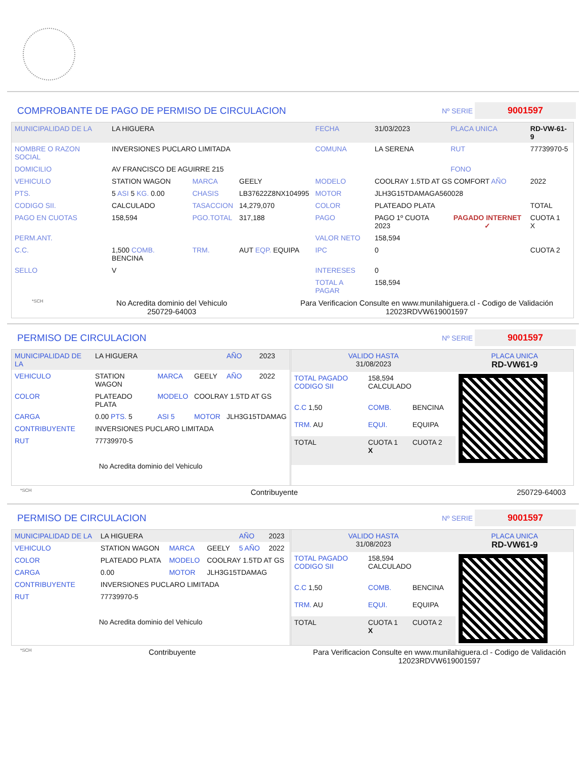COMPROBANTE DE PAGO DE PERMISO DE CIRCULACION Nº SERIE 9001597
| MUNICIPALIDAD DE LA | LA HIGUERA | | | FECHA | 31/03/2023 | PLACA UNICA | RD-VW-61-9 |
| NOMBRE O RAZON SOCIAL | INVERSIONES PUCLARO LIMITADA | | | COMUNA | LA SERENA | RUT | 77739970-5 |
| DOMICILIO | AV FRANCISCO DE AGUIRRE 215 | | | | | FONO | |
| VEHICULO | STATION WAGON | MARCA | GEELY | MODELO | COOLRAY 1.5TD AT GS COMFORT AÑO | | 2022 |
| PTS. | 5 ASI 5 KG. 0.00 | CHASIS | LB37622Z8NX104995 | MOTOR | JLH3G15TDAMAGA560028 | | |
| CODIGO SII. | CALCULADO | TASACCION | 14,279,070 | COLOR | PLATEADO PLATA | | TOTAL |
| PAGO EN CUOTAS | 158,594 | PGO.TOTAL | 317,188 | PAGO | PAGO 1º CUOTA 2023 | PAGADO INTERNET ✓ | CUOTA 1 X |
| PERM.ANT. | | | | VALOR NETO | 158,594 | | |
| C.C. | 1,500 COMB. BENCINA | TRM. | AUT EQP. EQUIPA | IPC | 0 | | CUOTA 2 |
| SELLO | V | | | INTERESES | 0 | | |
| | | | | TOTAL A PAGAR | 158,594 | | |
*SCH No Acredita dominio del Vehiculo
250729-64003 Para Verificacion Consulte en www.munilahiguera.cl - Codigo de Validación
12023RDVW619001597
PERMISO DE CIRCULACION Nº SERIE 9001597
| MUNICIPALIDAD DE LA | LA HIGUERA | | | AÑO | 2023 |
| VEHICULO | STATION WAGON | MARCA | GEELY | AÑO | 2022 |
| COLOR | PLATEADO PLATA | MODELO | COOLRAY 1.5TD AT GS | | |
| CARGA | 0.00 PTS. 5 | ASI 5 | MOTOR | JLH3G15TDAMAG | |
| CONTRIBUYENTE | INVERSIONES PUCLARO LIMITADA | | | | |
| RUT | 77739970-5 | | | | |
| No Acredita dominio del Vehiculo | | | | | |
| VALIDO HASTA 31/08/2023 | | | PLACA UNICA RD-VW61-9 |
| TOTAL PAGADO CODIGO SII | 158,594 CALCULADO | | |
| C.C 1,50 | COMB. | BENCINA | |
| TRM. AU | EQUI. | EQUIPA | |
| TOTAL | CUOTA 1 X | CUOTA 2 | |
*SCH Contribuyente 250729-64003
PERMISO DE CIRCULACION Nº SERIE 9001597
| MUNICIPALIDAD DE LA | LA HIGUERA | | | AÑO | 2023 |
| VEHICULO | STATION WAGON | MARCA | GEELY | 5 AÑO | 2022 |
| COLOR | PLATEADO PLATA | MODELO | COOLRAY 1.5TD AT GS | | |
| CARGA | 0.00 | MOTOR | JLH3G15TDAMAG | | |
| CONTRIBUYENTE | INVERSIONES PUCLARO LIMITADA | | | | |
| RUT | 77739970-5 | | | | |
| No Acredita dominio del Vehiculo | | | | | |
| VALIDO HASTA 31/08/2023 | | | PLACA UNICA RD-VW61-9 |
| TOTAL PAGADO CODIGO SII | 158,594 CALCULADO | | |
| C.C 1,50 | COMB. | BENCINA | |
| TRM. AU | EQUI. | EQUIPA | |
| TOTAL | CUOTA 1 X | CUOTA 2 | |
*SCH Contribuyente Para Verificacion Consulte en www.munilahiguera.cl - Codigo de Validación
12023RDVW619001597